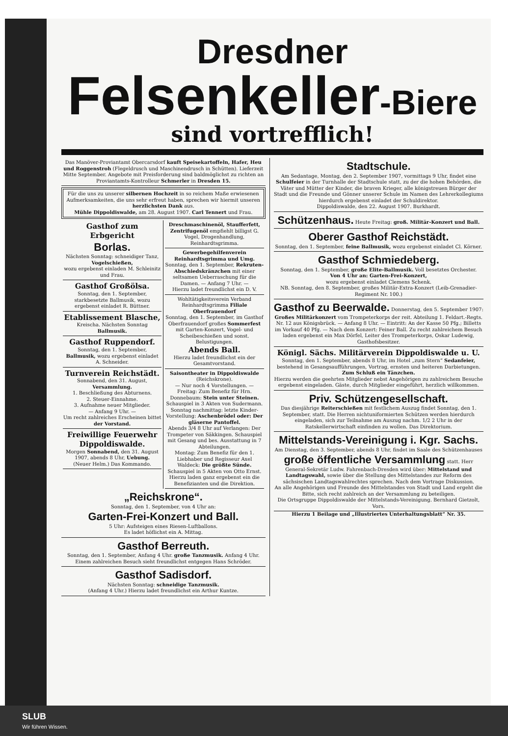Dresdner Felsenkeller-Biere
sind vortrefflich!
Das Manöver-Proviantamt Obercarsdorf kauft Speisekartoffeln, Hafer, Heu und Roggenstroh (Flegeldrusch und Maschinendrusch in Schütten). Lieferzeit Mitte September. Angebote mit Preisforderung sind baldmöglichst zu richten an Proviantamts-Kontrolleur Schmerler in Dresden 15.
Für die uns zu unserer silbernen Hochzeit in so reichem Maße erwiesenen Aufmerksamkeiten, die uns sehr erfreut haben, sprechen wir hiermit unseren herzlichsten Dank aus.
Mühle Dippoldiswalde, am 28. August 1907. Carl Tennert und Frau.
Gasthof zum Erbgericht
Borlas.
Nächsten Sonntag: schneidiger Tanz, Vogelschießen,
wozu ergebenst einladen M. Schleinitz und Frau.
Gasthof Großölsa.
Sonntag, den 1. September, starkbesetzte Ballmusik, wozu ergebenst einladet R. Büttner.
Etablissement Blasche,
Kreischa. Nächsten Sonntag Ballmusik.
Gasthof Ruppendorf.
Sonntag, den 1. September, Ballmusik, wozu ergebenst einladet A. Schneider.
Turnverein Reichstädt.
Sonnabend, den 31. August, Versammlung.
1. Beschließung des Abturnens.
2. Steuer-Einnahme.
3. Aufnahme neuer Mitglieder.
— Anfang 9 Uhr. —
Um recht zahlreiches Erscheinen bittet der Vorstand.
Freiwillige Feuerwehr Dippoldiswalde.
Morgen Sonnabend, den 31. August 1907, abends 8 Uhr, Uebung.
(Neuer Helm.) Das Kommando.
Dreschmaschinenöl, Staufferfett, Zentrifugenöl empfiehlt billigst G. Vogel, Drogenhandlung, Reinhardtsgrimma.
Gewerbegehilfenverein Reinhardtsgrimma und Umg.
Sonntag, den 1. September, Rekruten-Abschiedskränzchen mit einer seltsamen Ueberraschung für die Damen. — Anfang 7 Uhr. —
Hierzu ladet freundlichst ein D. V.
Wohltätigkeitsverein Verband Reinhardtsgrimma Filiale Oberfrauendorf
Sonntag, den 1. September, im Gasthof Oberfrauendorf großes Sommerfest mit Garten-Konzert, Vogel- und Scheibeschießen und sonst. Belustigungen.
Abends Ball.
Hierzu ladet freundlichst ein der Gesamtvorstand.
Saisontheater in Dippoldiswalde (Reichskrone).
— Nur noch 4 Vorstellungen. —
Freitag: Zum Benefiz für Hrn. Donnebaum: Stein unter Steinen. Schauspiel in 3 Akten von Sudermann.
Sonntag nachmittag: letzte Kinder-Vorstellung: Aschenbrödel oder: Der gläserne Pantoffel.
Abends 3/4 8 Uhr auf Verlangen: Der Trompeter von Säkkingen. Schauspiel mit Gesang und bes. Ausstattung in 7 Abteilungen.
Montag: Zum Benefiz für den 1. Liebhaber und Regisseur Axel Waldeck: Die größte Sünde. Schauspiel in 5 Akten von Otto Ernst.
Hierzu laden ganz ergebenst ein die Benefizianten und die Direktion.
„Reichskrone“.
Sonntag, den 1. September, von 4 Uhr an:
Garten-Frei-Konzert und Ball.
5 Uhr: Aufsteigen eines Riesen-Luftballons.
Es ladet höflichst ein A. Mittag.
Gasthof Berreuth.
Sonntag, den 1. September, Anfang 4 Uhr. große Tanzmusik. Anfang 4 Uhr.
Einem zahlreichen Besuch sieht freundlichst entgegen Hans Schröder.
Gasthof Sadisdorf.
Nächsten Sonntag: schneidige Tanzmusik.
(Anfang 4 Uhr.) Hierzu ladet freundlichst ein Arthur Kuntze.
Stadtschule.
Am Sedantage, Montag, den 2. September 1907, vormittags 9 Uhr, findet eine Schulfeier in der Turnhalle der Stadtschule statt, zu der die hohen Behörden, die Väter und Mütter der Kinder, die braven Krieger, alle königstreuen Bürger der Stadt und die Freunde und Gönner unserer Schule im Namen des Lehrerkollegiums hierdurch ergebenst einladet der Schuldirektor.
Dippoldiswalde, den 22. August 1907. Burkhardt.
Schützenhaus. Heute Freitag: groß. Militär-Konzert und Ball.
Oberer Gasthof Reichstädt.
Sonntag, den 1. September, feine Ballmusik, wozu ergebenst einladet Cl. Körner.
Gasthof Schmiedeberg.
Sonntag, den 1. September, große Elite-Ballmusik. Voll besetztes Orchester.
Von 4 Uhr an: Garten-Frei-Konzert,
wozu ergebenst einladet Clemens Schenk.
NB. Sonntag, den 8. September, großes Militär-Extra-Konzert (Leib-Grenadier-Regiment Nr. 100.)
Gasthof zu Beerwalde. Donnerstag, den 5. September 1907: Großes Militärkonzert vom Trompeterkorps der reit. Abteilung 1. Feldart.-Regts. Nr. 12 aus Königsbrück. — Anfang 8 Uhr. — Eintritt: An der Kasse 50 Pfg.; Billetts im Vorkauf 40 Pfg. — Nach dem Konzert: Feiner Ball. Zu recht zahlreichem Besuch laden ergebenst ein Max Dörfel, Leiter des Trompeterkorps, Oskar Ludewig, Gasthofsbesitzer.
Königl. Sächs. Militärverein Dippoldiswalde u. U.
Sonntag, den 1. September, abends 8 Uhr, im Hotel „zum Stern“ Sedanfeier, bestehend in Gesangsaufführungen, Vortrag, ernsten und heiteren Darbietungen. Zum Schluß ein Tänzchen.
Hierzu werden die geehrten Mitglieder nebst Angehörigen zu zahlreichem Besuche ergebenst eingeladen. Gäste, durch Mitglieder eingeführt, herzlich willkommen.
Priv. Schützengesellschaft.
Das diesjährige Reiterschießen mit festlichem Auszug findet Sonntag, den 1. September, statt. Die Herren nichtuniformierten Schützen werden hierdurch eingeladen, sich zur Teilnahme am Auszug nachm. 1/2 2 Uhr in der Ratskellerwirtschaft einfinden zu wollen. Das Direktorium.
Mittelstands-Vereinigung i. Kgr. Sachs.
Am Dienstag, den 3. September, abends 8 Uhr, findet im Saale des Schützenhauses große öffentliche Versammlung statt. Herr General-Sekretär Ludw. Fahrenbach-Dresden wird über: Mittelstand und Landtagswahl, sowie über die Stellung des Mittelstandes zur Reform des sächsischen Landtagswahlrechtes sprechen. Nach dem Vortrage Diskussion.
An alle Angehörigen und Freunde des Mittelstandes von Stadt und Land ergeht die Bitte, sich recht zahlreich an der Versammlung zu beteiligen.
Die Ortsgruppe Dippoldiswalde der Mittelstands-Vereinigung. Bernhard Gietzolt, Vors.
Hierzu 1 Beilage und „Illustriertes Unterhaltungsblatt“ Nr. 35.
SLUB
Wir führen Wissen.